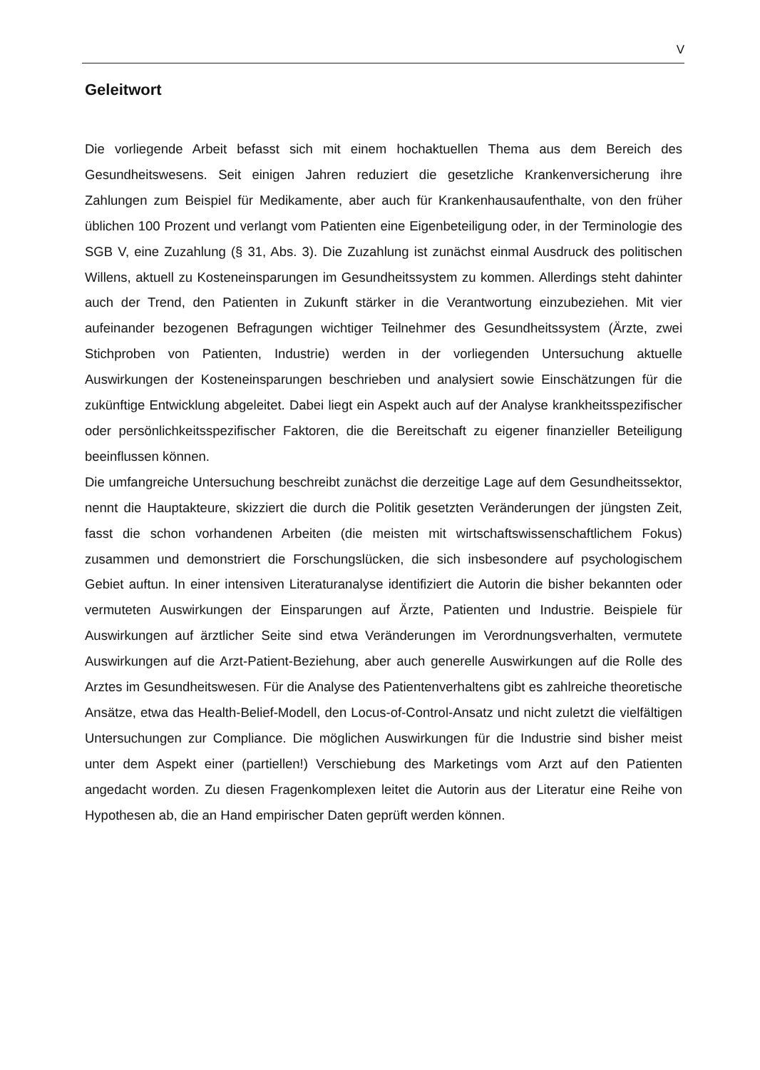V
Geleitwort
Die vorliegende Arbeit befasst sich mit einem hochaktuellen Thema aus dem Bereich des Gesundheitswesens. Seit einigen Jahren reduziert die gesetzliche Krankenversicherung ihre Zahlungen zum Beispiel für Medikamente, aber auch für Krankenhausaufenthalte, von den früher üblichen 100 Prozent und verlangt vom Patienten eine Eigenbeteiligung oder, in der Terminologie des SGB V, eine Zuzahlung (§ 31, Abs. 3). Die Zuzahlung ist zunächst einmal Ausdruck des politischen Willens, aktuell zu Kosteneinsparungen im Gesundheitssystem zu kommen. Allerdings steht dahinter auch der Trend, den Patienten in Zukunft stärker in die Verantwortung einzubeziehen. Mit vier aufeinander bezogenen Befragungen wichtiger Teilnehmer des Gesundheitssystem (Ärzte, zwei Stichproben von Patienten, Industrie) werden in der vorliegenden Untersuchung aktuelle Auswirkungen der Kosteneinsparungen beschrieben und analysiert sowie Einschätzungen für die zukünftige Entwicklung abgeleitet. Dabei liegt ein Aspekt auch auf der Analyse krankheitsspezifischer oder persönlichkeitsspezifischer Faktoren, die die Bereitschaft zu eigener finanzieller Beteiligung beeinflussen können.
Die umfangreiche Untersuchung beschreibt zunächst die derzeitige Lage auf dem Gesundheitssektor, nennt die Hauptakteure, skizziert die durch die Politik gesetzten Veränderungen der jüngsten Zeit, fasst die schon vorhandenen Arbeiten (die meisten mit wirtschaftswissenschaftlichem Fokus) zusammen und demonstriert die Forschungslücken, die sich insbesondere auf psychologischem Gebiet auftun. In einer intensiven Literaturanalyse identifiziert die Autorin die bisher bekannten oder vermuteten Auswirkungen der Einsparungen auf Ärzte, Patienten und Industrie. Beispiele für Auswirkungen auf ärztlicher Seite sind etwa Veränderungen im Verordnungsverhalten, vermutete Auswirkungen auf die Arzt-Patient-Beziehung, aber auch generelle Auswirkungen auf die Rolle des Arztes im Gesundheitswesen. Für die Analyse des Patientenverhaltens gibt es zahlreiche theoretische Ansätze, etwa das Health-Belief-Modell, den Locus-of-Control-Ansatz und nicht zuletzt die vielfältigen Untersuchungen zur Compliance. Die möglichen Auswirkungen für die Industrie sind bisher meist unter dem Aspekt einer (partiellen!) Verschiebung des Marketings vom Arzt auf den Patienten angedacht worden. Zu diesen Fragenkomplexen leitet die Autorin aus der Literatur eine Reihe von Hypothesen ab, die an Hand empirischer Daten geprüft werden können.